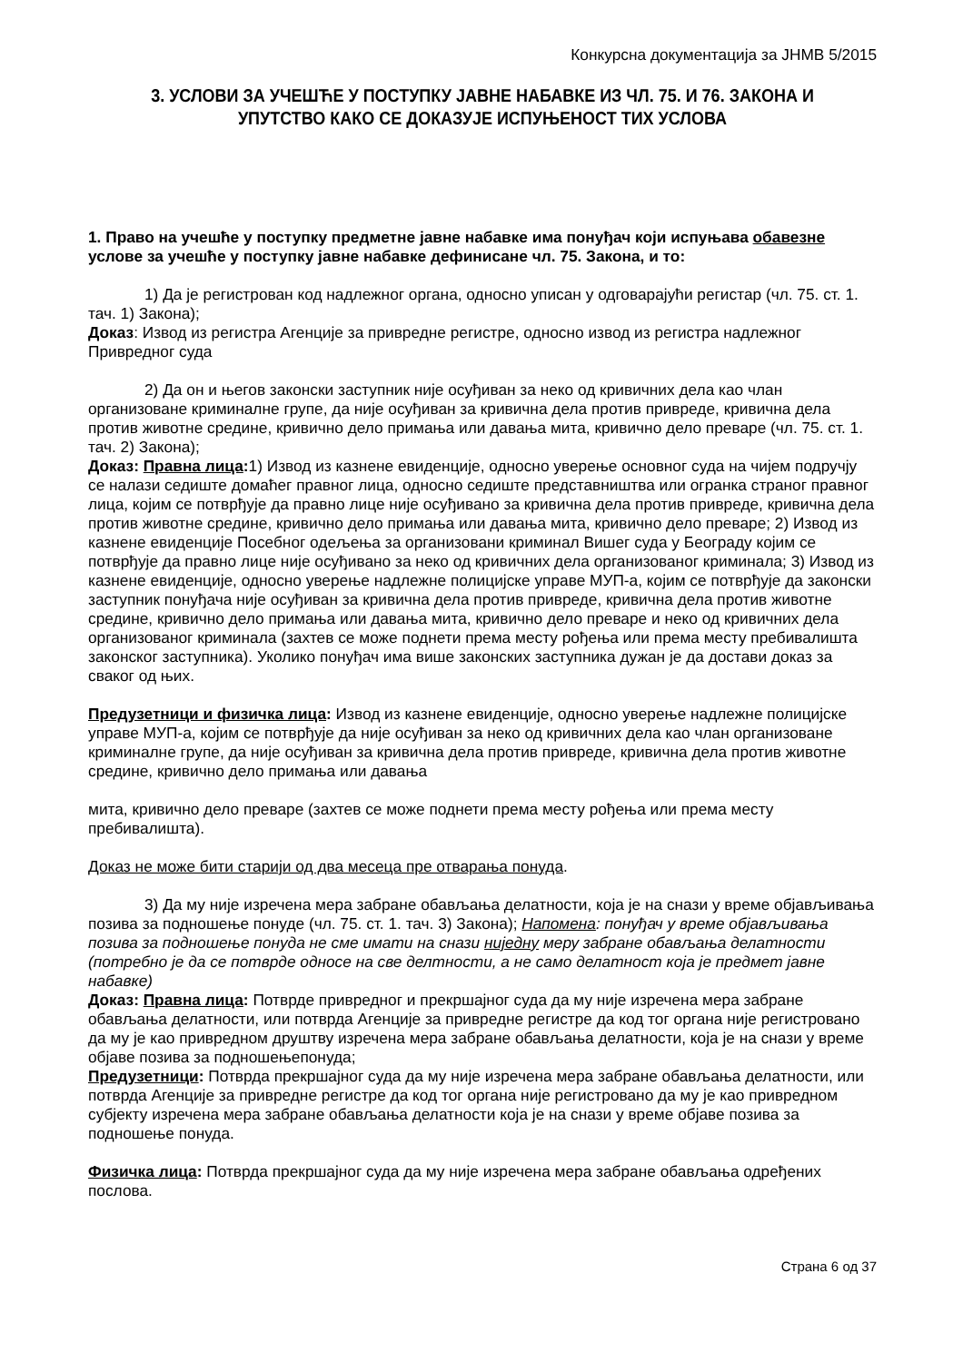Конкурсна документација за ЈНМВ 5/2015
3. УСЛОВИ ЗА УЧЕШЋЕ У ПОСТУПКУ ЈАВНЕ НАБАВКЕ ИЗ ЧЛ. 75. И 76. ЗАКОНА И УПУТСТВО КАКО СЕ ДОКАЗУЈЕ ИСПУЊЕНОСТ ТИХ УСЛОВА
1. Право на учешће у поступку предметне јавне набавке има понуђач који испуњава обавезне услове за учешће у поступку јавне набавке дефинисане чл. 75. Закона, и то:
1) Да је регистрован код надлежног органа, односно уписан у одговарајући регистар (чл. 75. ст. 1. тач. 1) Закона);
Доказ: Извод из регистра Агенције за привредне регистре, односно извод из регистра надлежног Привредног суда
2) Да он и његов законски заступник није осуђиван за неко од кривичних дела као члан организоване криминалне групе, да није осуђиван за кривична дела против привреде, кривична дела против животне средине, кривично дело примања или давања мита, кривично дело преваре (чл. 75. ст. 1. тач. 2) Закона);
Доказ: Правна лица: 1) Извод из казнене евиденције, односно уверење основног суда на чијем подручју се налази седиште домаћег правног лица, односно седиште представништва или огранка страног правног лица, којим се потврђује да правно лице није осуђивано за кривична дела против привреде, кривична дела против животне средине, кривично дело примања или давања мита, кривично дело преваре; 2) Извод из казнене евиденције Посебног одељења за организовани криминал Вишег суда у Београду којим се потврђује да правно лице није осуђивано за неко од кривичних дела организованог криминала; 3) Извод из казнене евиденције, односно уверење надлежне полицијске управе МУП-а, којим се потврђује да законски заступник понуђача није осуђиван за кривична дела против привреде, кривична дела против животне средине, кривично дело примања или давања мита, кривично дело преваре и неко од кривичних дела организованог криминала (захтев се може поднети према месту рођења или према месту пребивалишта законског заступника). Уколико понуђач има више законских заступника дужан је да достави доказ за сваког од њих.
Предузетници и физичка лица: Извод из казнене евиденције, односно уверење надлежне полицијске управе МУП-а, којим се потврђује да није осуђиван за неко од кривичних дела као члан организоване криминалне групе, да није осуђиван за кривична дела против привреде, кривична дела против животне средине, кривично дело примања или давања
мита, кривично дело преваре (захтев се може поднети према месту рођења или према месту пребивалишта).
Доказ не може бити старији од два месеца пре отварања понуда.
3) Да му није изречена мера забране обављања делатности, која је на снази у време објављивања позива за подношење понуде (чл. 75. ст. 1. тач. 3) Закона); Напомена: понуђач у време објављивања позива за подношење понуда не сме имати на снази ниједну меру забране обављања делатности (потребно је да се потврде односе на све делтности, а не само делатност која је предмет јавне набавке)
Доказ: Правна лица: Потврде привредног и прекршајног суда да му није изречена мера забране обављања делатности, или потврда Агенције за привредне регистре да код тог органа није регистровано да му је као привредном друштву изречена мера забране обављања делатности, која је на снази у време објаве позива за подношењепонуда;
Предузетници: Потврда прекршајног суда да му није изречена мера забране обављања делатности, или потврда Агенције за привредне регистре да код тог органа није регистровано да му је као привредном субјекту изречена мера забране обављања делатности која је на снази у време објаве позива за подношење понуда.
Физичка лица: Потврда прекршајног суда да му није изречена мера забране обављања одређених послова.
Страна 6 од 37